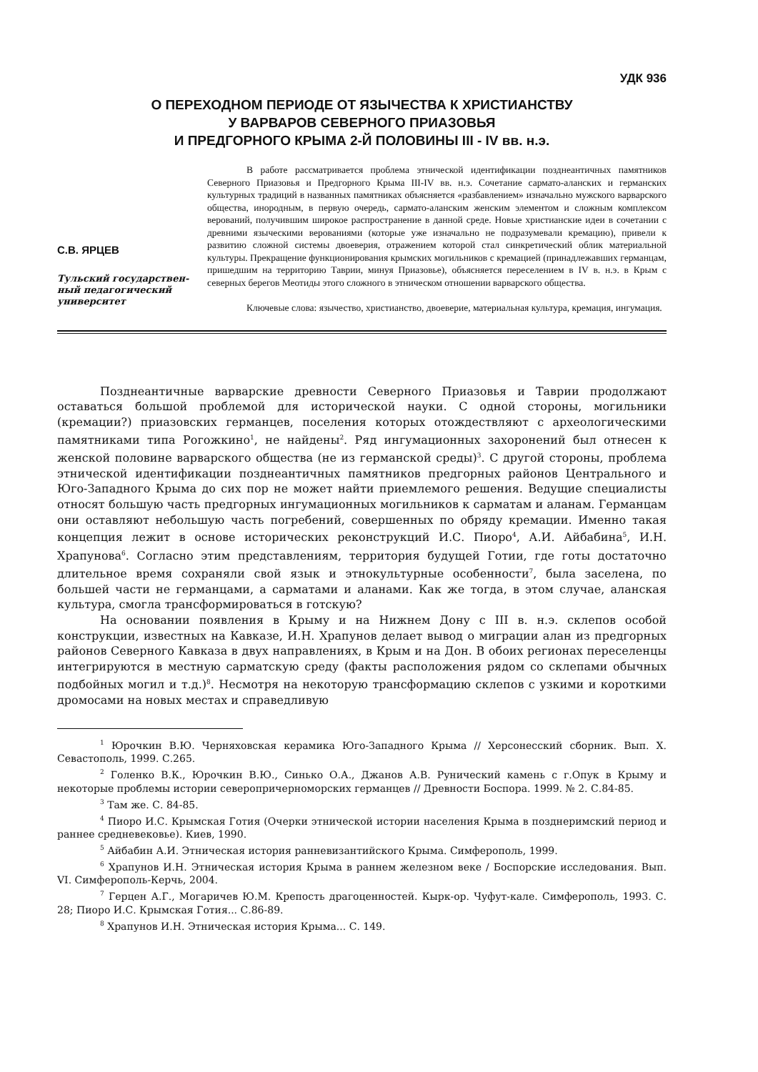УДК 936
О ПЕРЕХОДНОМ ПЕРИОДЕ ОТ ЯЗЫЧЕСТВА К ХРИСТИАНСТВУ
У ВАРВАРОВ СЕВЕРНОГО ПРИАЗОВЬЯ
И ПРЕДГОРНОГО КРЫМА 2-Й ПОЛОВИНЫ III - IV вв. н.э.
С.В. ЯРЦЕВ
Тульский государствен-ный педагогический университет
В работе рассматривается проблема этнической идентификации позднеантичных памятников Северного Приазовья и Предгорного Крыма III-IV вв. н.э. Сочетание сармато-аланских и германских культурных традиций в названных памятниках объясняется «разбавлением» изначально мужского варварского общества, инородным, в первую очередь, сармато-аланским женским элементом и сложным комплексом верований, получившим широкое распространение в данной среде. Новые христианские идеи в сочетании с древними языческими верованиями (которые уже изначально не подразумевали кремацию), привели к развитию сложной системы двоеверия, отражением которой стал синкретический облик материальной культуры. Прекращение функционирования крымских могильников с кремацией (принадлежавших германцам, пришедшим на территорию Таврии, минуя Приазовье), объясняется переселением в IV в. н.э. в Крым с северных берегов Меотиды этого сложного в этническом отношении варварского общества.
Ключевые слова: язычество, христианство, двоеверие, материальная культура, кремация, ингумация.
Позднеантичные варварские древности Северного Приазовья и Таврии продолжают оставаться большой проблемой для исторической науки. С одной стороны, могильники (кремации?) приазовских германцев, поселения которых отождествляют с археологическими памятниками типа Рогожкино<sup>1</sup>, не найдены<sup>2</sup>. Ряд ингумационных захоронений был отнесен к женской половине варварского общества (не из германской среды)<sup>3</sup>. С другой стороны, проблема этнической идентификации позднеантичных памятников предгорных районов Центрального и Юго-Западного Крыма до сих пор не может найти приемлемого решения. Ведущие специалисты относят большую часть предгорных ингумационных могильников к сарматам и аланам. Германцам они оставляют небольшую часть погребений, совершенных по обряду кремации. Именно такая концепция лежит в основе исторических реконструкций И.С. Пиоро<sup>4</sup>, А.И. Айбабина<sup>5</sup>, И.Н. Храпунова<sup>6</sup>. Согласно этим представлениям, территория будущей Готии, где готы достаточно длительное время сохраняли свой язык и этнокультурные особенности<sup>7</sup>, была заселена, по большей части не германцами, а сарматами и аланами. Как же тогда, в этом случае, аланская культура, смогла трансформироваться в готскую?
На основании появления в Крыму и на Нижнем Дону с III в. н.э. склепов особой конструкции, известных на Кавказе, И.Н. Храпунов делает вывод о миграции алан из предгорных районов Северного Кавказа в двух направлениях, в Крым и на Дон. В обоих регионах переселенцы интегрируются в местную сарматскую среду (факты расположения рядом со склепами обычных подбойных могил и т.д.)<sup>8</sup>. Несмотря на некоторую трансформацию склепов с узкими и короткими дромосами на новых местах и справедливую
<sup>1</sup> Юрочкин В.Ю. Черняховская керамика Юго-Западного Крыма // Херсонесский сборник. Вып. X. Севастополь, 1999. С.265.
<sup>2</sup> Голенко В.К., Юрочкин В.Ю., Синько О.А., Джанов А.В. Рунический камень с г.Опук в Крыму и некоторые проблемы истории северопричерноморских германцев // Древности Боспора. 1999. № 2. С.84-85.
<sup>3</sup> Там же. С. 84-85.
<sup>4</sup> Пиоро И.С. Крымская Готия (Очерки этнической истории населения Крыма в позднеримский период и раннее средневековье). Киев, 1990.
<sup>5</sup> Айбабин А.И. Этническая история ранневизантийского Крыма. Симферополь, 1999.
<sup>6</sup> Храпунов И.Н. Этническая история Крыма в раннем железном веке / Боспорские исследования. Вып. VI. Симферополь-Керчь, 2004.
<sup>7</sup> Герцен А.Г., Могаричев Ю.М. Крепость драгоценностей. Кырк-ор. Чуфут-кале. Симферополь, 1993. С. 28; Пиоро И.С. Крымская Готия... С.86-89.
<sup>8</sup> Храпунов И.Н. Этническая история Крыма... С. 149.